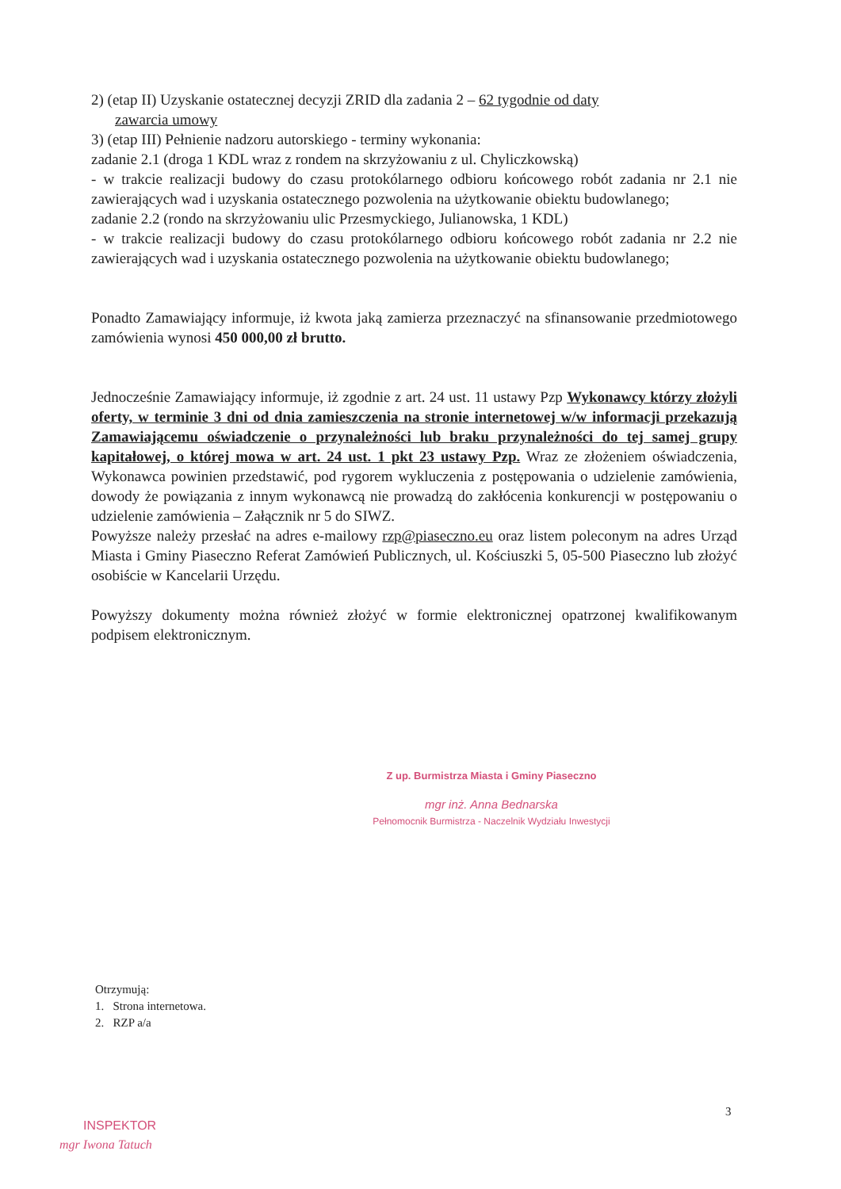2) (etap II) Uzyskanie ostatecznej decyzji ZRID dla zadania 2 – 62 tygodnie od daty
zawarcia umowy
3) (etap III) Pełnienie nadzoru autorskiego - terminy wykonania:
zadanie 2.1 (droga 1 KDL wraz z rondem na skrzyżowaniu z ul. Chyliczkowską)
- w trakcie realizacji budowy do czasu protokólarnego odbioru końcowego robót zadania nr 2.1 nie zawierających wad i uzyskania ostatecznego pozwolenia na użytkowanie obiektu budowlanego;
zadanie 2.2 (rondo na skrzyżowaniu ulic Przesmyckiego, Julianowska, 1 KDL)
- w trakcie realizacji budowy do czasu protokólarnego odbioru końcowego robót zadania nr 2.2 nie zawierających wad i uzyskania ostatecznego pozwolenia na użytkowanie obiektu budowlanego;
Ponadto Zamawiający informuje, iż kwota jaką zamierza przeznaczyć na sfinansowanie przedmiotowego zamówienia wynosi 450 000,00 zł brutto.
Jednocześnie Zamawiający informuje, iż zgodnie z art. 24 ust. 11 ustawy Pzp Wykonawcy którzy złożyli oferty, w terminie 3 dni od dnia zamieszczenia na stronie internetowej w/w informacji przekazują Zamawiającemu oświadczenie o przynależności lub braku przynależności do tej samej grupy kapitałowej, o której mowa w art. 24 ust. 1 pkt 23 ustawy Pzp. Wraz ze złożeniem oświadczenia, Wykonawca powinien przedstawić, pod rygorem wykluczenia z postępowania o udzielenie zamówienia, dowody że powiązania z innym wykonawcą nie prowadzą do zakłócenia konkurencji w postępowaniu o udzielenie zamówienia – Załącznik nr 5 do SIWZ.
Powyższe należy przesłać na adres e-mailowy rzp@piaseczno.eu oraz listem poleconym na adres Urząd Miasta i Gminy Piaseczno Referat Zamówień Publicznych, ul. Kościuszki 5, 05-500 Piaseczno lub złożyć osobiście w Kancelarii Urzędu.
Powyższy dokumenty można również złożyć w formie elektronicznej opatrzonej kwalifikowanym podpisem elektronicznym.
Z up. Burmistrza Miasta i Gminy Piaseczno
mgr inż. Anna Bednarska
Pełnomocnik Burmistrza - Naczelnik Wydziału Inwestycji
Otrzymują:
1. Strona internetowa.
2. RZP a/a
3
INSPEKTOR
mgr Iwona Tatuch